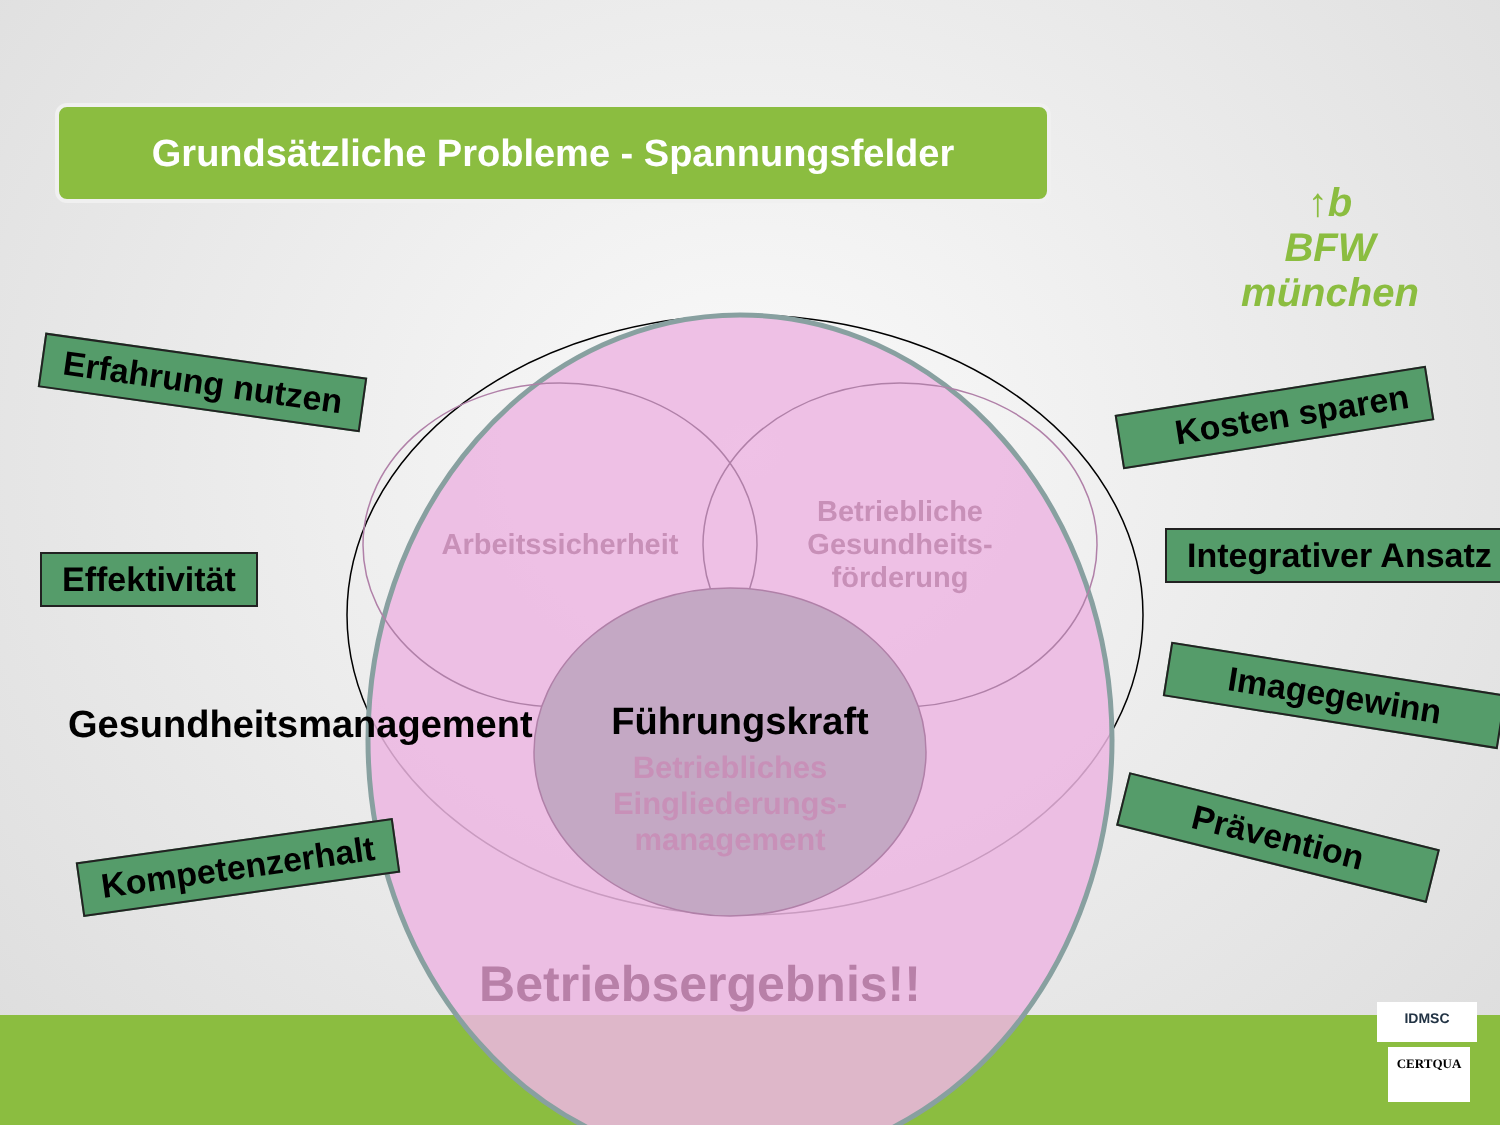Grundsätzliche Probleme - Spannungsfelder
↑b
BFW
münchen
Erfahrung nutzen
Effektivität
Kompetenzerhalt
Kosten sparen
Integrativer Ansatz
Imagegewinn
Prävention
Arbeitssicherheit
Betriebliche Gesundheits-förderung
Gesundheitsmanagement Führungskraft
Betriebliches Eingliederungs-management
Betriebsergebnis!!
IDMSC
CERTQUA